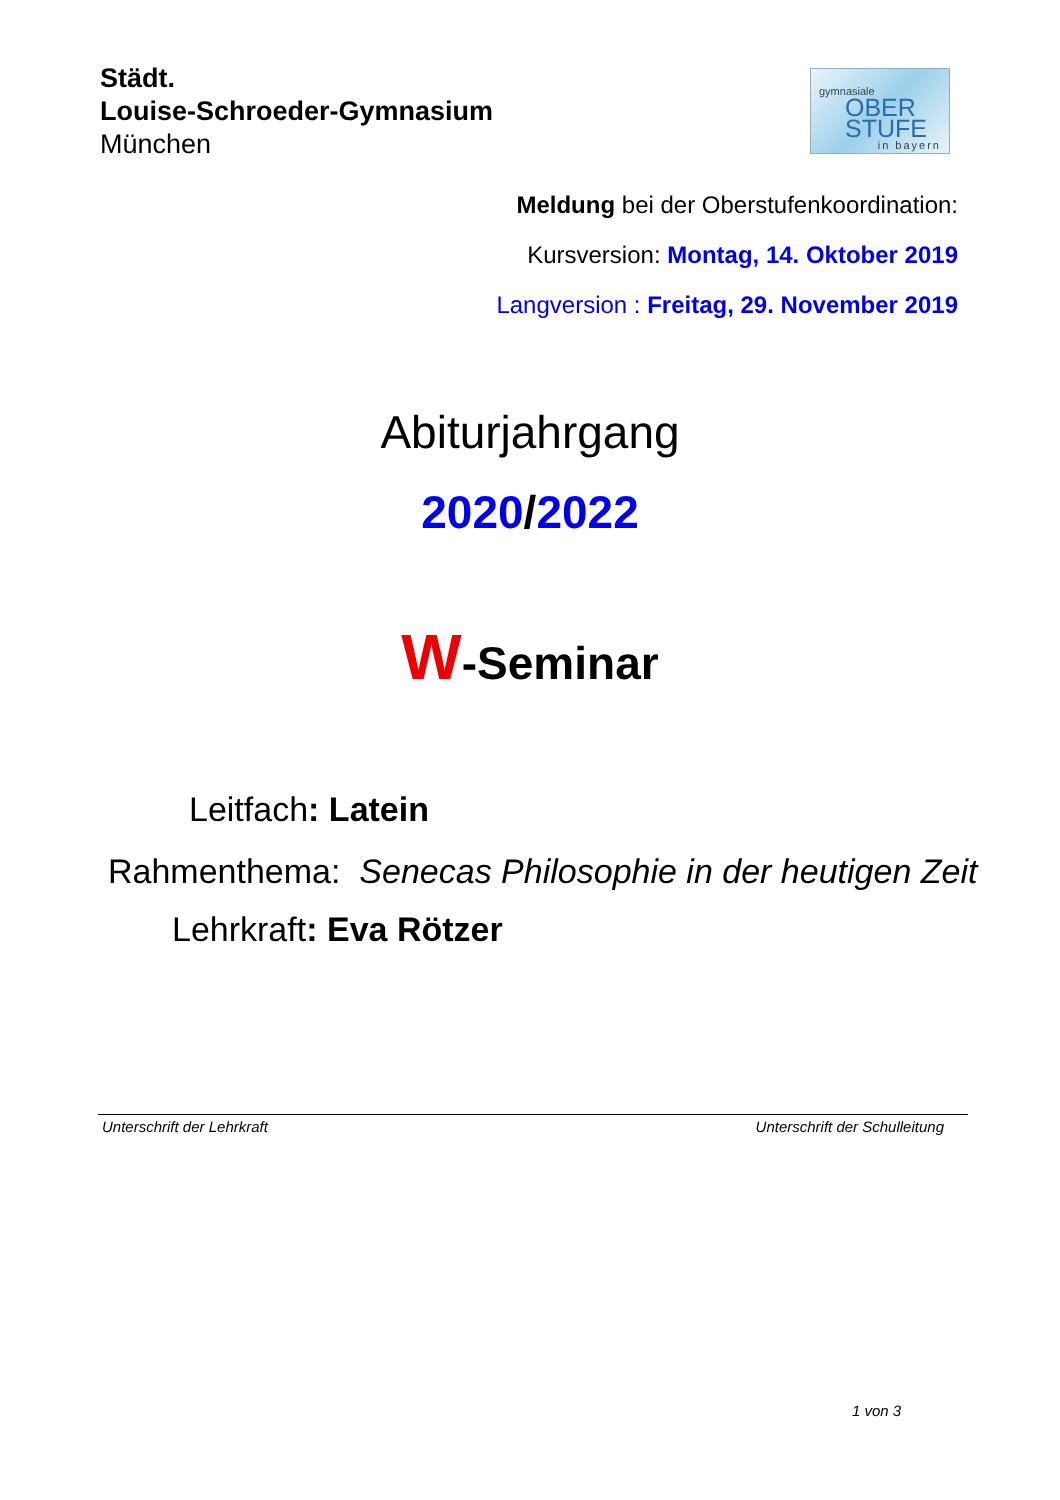Städt.
Louise-Schroeder-Gymnasium
München
gymnasiale
OBER
STUFE
in bayern
Meldung bei der Oberstufenkoordination:
Kursversion: Montag, 14. Oktober 2019
Langversion : Freitag, 29. November 2019
Abiturjahrgang
2020/2022
W-Seminar
Leitfach: Latein
Rahmenthema: Senecas Philosophie in der heutigen Zeit
Lehrkraft: Eva Rötzer
Unterschrift der Lehrkraft Unterschrift der Schulleitung
1 von 3